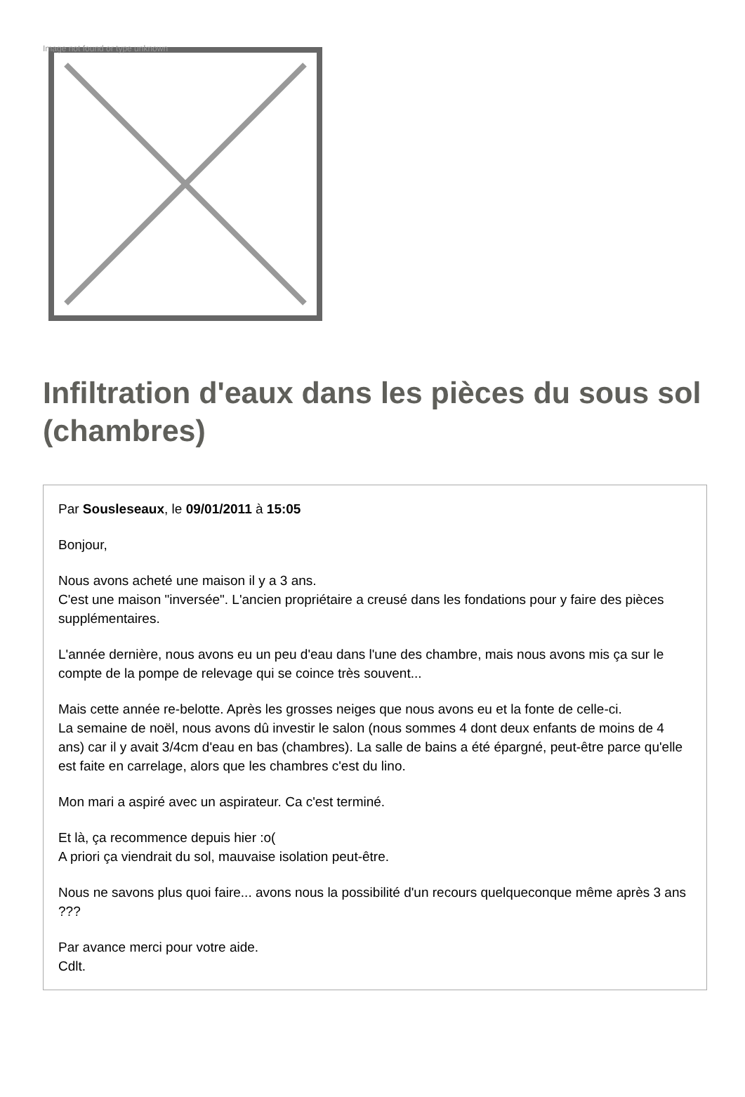Image not found or type unknown
Infiltration d'eaux dans les pièces du sous sol (chambres)
Par Sousleseaux, le 09/01/2011 à 15:05
Bonjour,
Nous avons acheté une maison il y a 3 ans.
C'est une maison "inversée". L'ancien propriétaire a creusé dans les fondations pour y faire des pièces supplémentaires.
L'année dernière, nous avons eu un peu d'eau dans l'une des chambre, mais nous avons mis ça sur le compte de la pompe de relevage qui se coince très souvent...
Mais cette année re-belotte. Après les grosses neiges que nous avons eu et la fonte de celle-ci.
La semaine de noël, nous avons dû investir le salon (nous sommes 4 dont deux enfants de moins de 4 ans) car il y avait 3/4cm d'eau en bas (chambres). La salle de bains a été épargné, peut-être parce qu'elle est faite en carrelage, alors que les chambres c'est du lino.
Mon mari a aspiré avec un aspirateur. Ca c'est terminé.
Et là, ça recommence depuis hier :o(
A priori ça viendrait du sol, mauvaise isolation peut-être.
Nous ne savons plus quoi faire... avons nous la possibilité d'un recours quelqueconque même après 3 ans ???
Par avance merci pour votre aide.
Cdlt.